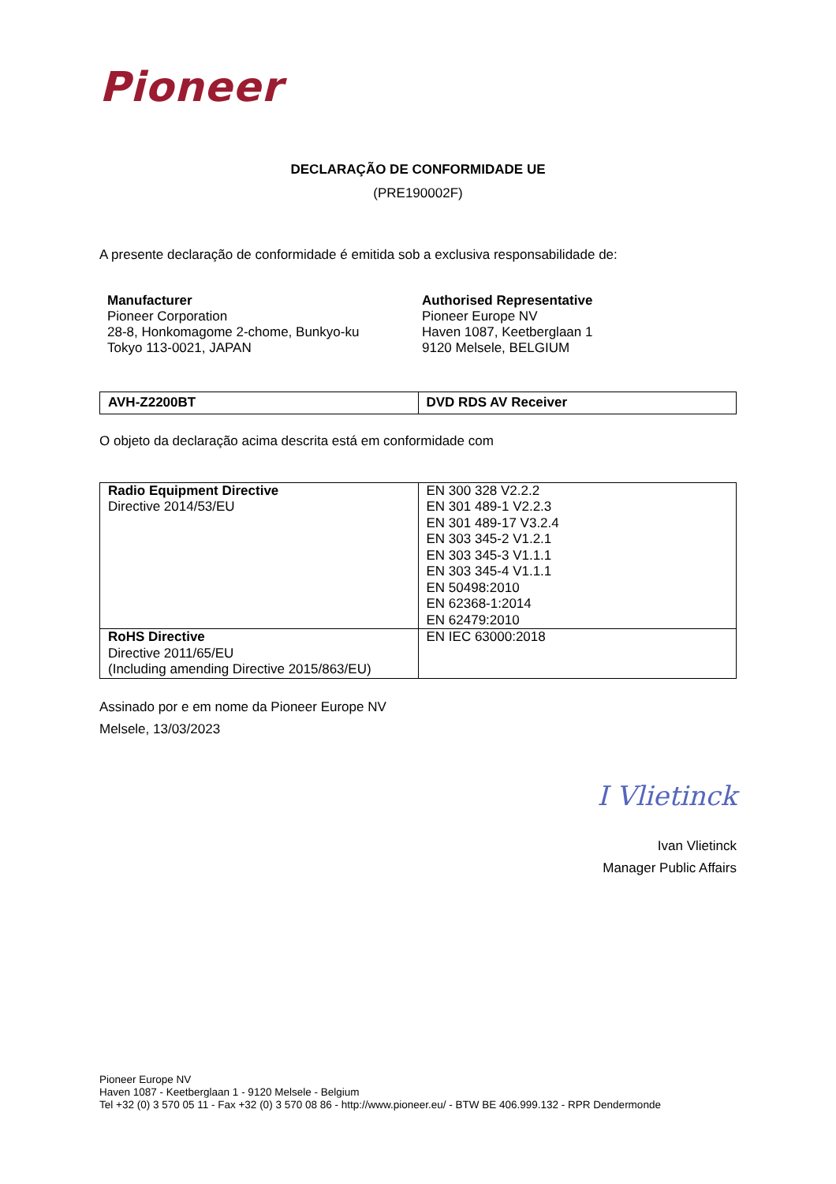Pioneer
DECLARAÇÃO DE CONFORMIDADE UE
(PRE190002F)
A presente declaração de conformidade é emitida sob a exclusiva responsabilidade de:
Manufacturer
Pioneer Corporation
28-8, Honkomagome 2-chome, Bunkyo-ku
Tokyo 113-0021, JAPAN
Authorised Representative
Pioneer Europe NV
Haven 1087, Keetberglaan 1
9120 Melsele, BELGIUM
| AVH-Z2200BT | DVD RDS AV Receiver |
O objeto da declaração acima descrita está em conformidade com
| Radio Equipment Directive Directive 2014/53/EU | EN 300 328 V2.2.2 EN 301 489-1 V2.2.3 EN 301 489-17 V3.2.4 EN 303 345-2 V1.2.1 EN 303 345-3 V1.1.1 EN 303 345-4 V1.1.1 EN 50498:2010 EN 62368-1:2014 EN 62479:2010 |
| RoHS Directive Directive 2011/65/EU (Including amending Directive 2015/863/EU) | EN IEC 63000:2018 |
Assinado por e em nome da Pioneer Europe NV
Melsele, 13/03/2023
I Vlietinck
Ivan Vlietinck
Manager Public Affairs
Pioneer Europe NV
Haven 1087 - Keetberglaan 1 - 9120 Melsele - Belgium
Tel +32 (0) 3 570 05 11 - Fax +32 (0) 3 570 08 86 - http://www.pioneer.eu/ - BTW BE 406.999.132 - RPR Dendermonde